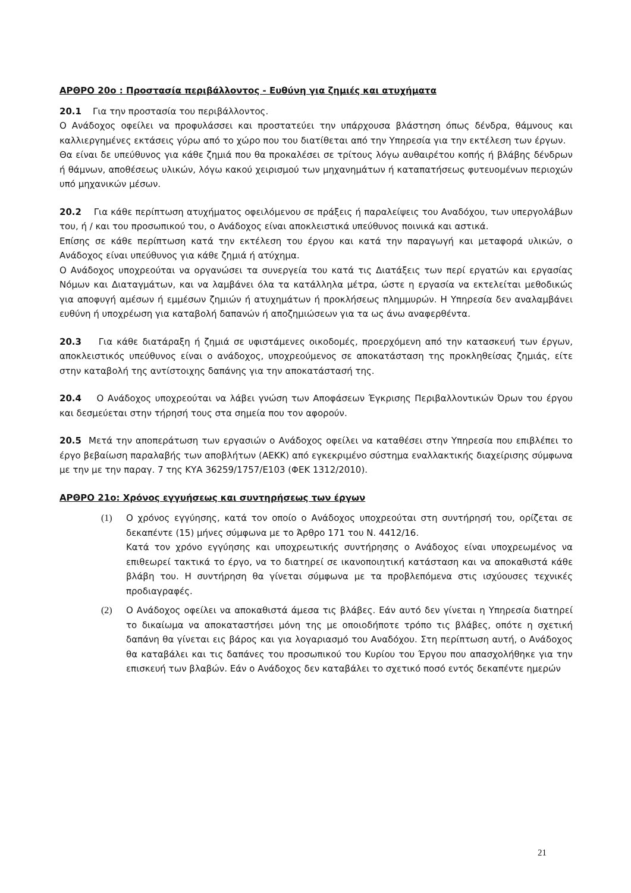ΑΡΘΡΟ 20ο : Προστασία περιβάλλοντος - Ευθύνη για ζημιές και ατυχήματα
20.1 Για την προστασία του περιβάλλοντος.
Ο Ανάδοχος οφείλει να προφυλάσσει και προστατεύει την υπάρχουσα βλάστηση όπως δένδρα, θάμνους και καλλιεργημένες εκτάσεις γύρω από το χώρο που του διατίθεται από την Υπηρεσία για την εκτέλεση των έργων.
Θα είναι δε υπεύθυνος για κάθε ζημιά που θα προκαλέσει σε τρίτους λόγω αυθαιρέτου κοπής ή βλάβης δένδρων ή θάμνων, αποθέσεως υλικών, λόγω κακού χειρισμού των μηχανημάτων ή καταπατήσεως φυτευομένων περιοχών υπό μηχανικών μέσων.
20.2 Για κάθε περίπτωση ατυχήματος οφειλόμενου σε πράξεις ή παραλείψεις του Αναδόχου, των υπεργολάβων του, ή / και του προσωπικού του, ο Ανάδοχος είναι αποκλειστικά υπεύθυνος ποινικά και αστικά.
Επίσης σε κάθε περίπτωση κατά την εκτέλεση του έργου και κατά την παραγωγή και μεταφορά υλικών, ο Ανάδοχος είναι υπεύθυνος για κάθε ζημιά ή ατύχημα.
Ο Ανάδοχος υποχρεούται να οργανώσει τα συνεργεία του κατά τις Διατάξεις των περί εργατών και εργασίας Νόμων και Διαταγμάτων, και να λαμβάνει όλα τα κατάλληλα μέτρα, ώστε η εργασία να εκτελείται μεθοδικώς για αποφυγή αμέσων ή εμμέσων ζημιών ή ατυχημάτων ή προκλήσεως πλημμυρών. Η Υπηρεσία δεν αναλαμβάνει ευθύνη ή υποχρέωση για καταβολή δαπανών ή αποζημιώσεων για τα ως άνω αναφερθέντα.
20.3 Για κάθε διατάραξη ή ζημιά σε υφιστάμενες οικοδομές, προερχόμενη από την κατασκευή των έργων, αποκλειστικός υπεύθυνος είναι ο ανάδοχος, υποχρεούμενος σε αποκατάσταση της προκληθείσας ζημιάς, είτε στην καταβολή της αντίστοιχης δαπάνης για την αποκατάστασή της.
20.4 Ο Ανάδοχος υποχρεούται να λάβει γνώση των Αποφάσεων Έγκρισης Περιβαλλοντικών Όρων του έργου και δεσμεύεται στην τήρησή τους στα σημεία που τον αφορούν.
20.5 Μετά την αποπεράτωση των εργασιών ο Ανάδοχος οφείλει να καταθέσει στην Υπηρεσία που επιβλέπει το έργο βεβαίωση παραλαβής των αποβλήτων (ΑΕΚΚ) από εγκεκριμένο σύστημα εναλλακτικής διαχείρισης σύμφωνα με την με την παραγ. 7 της ΚΥΑ 36259/1757/Ε103 (ΦΕΚ 1312/2010).
ΑΡΘΡΟ 21ο: Χρόνος εγγυήσεως και συντηρήσεως των έργων
(1) Ο χρόνος εγγύησης, κατά τον οποίο ο Ανάδοχος υποχρεούται στη συντήρησή του, ορίζεται σε δεκαπέντε (15) μήνες σύμφωνα με το Άρθρο 171 του Ν. 4412/16.
Κατά τον χρόνο εγγύησης και υποχρεωτικής συντήρησης ο Ανάδοχος είναι υποχρεωμένος να επιθεωρεί τακτικά το έργο, να το διατηρεί σε ικανοποιητική κατάσταση και να αποκαθιστά κάθε βλάβη του. Η συντήρηση θα γίνεται σύμφωνα με τα προβλεπόμενα στις ισχύουσες τεχνικές προδιαγραφές.
(2) Ο Ανάδοχος οφείλει να αποκαθιστά άμεσα τις βλάβες. Εάν αυτό δεν γίνεται η Υπηρεσία διατηρεί το δικαίωμα να αποκαταστήσει μόνη της με οποιοδήποτε τρόπο τις βλάβες, οπότε η σχετική δαπάνη θα γίνεται εις βάρος και για λογαριασμό του Αναδόχου. Στη περίπτωση αυτή, ο Ανάδοχος θα καταβάλει και τις δαπάνες του προσωπικού του Κυρίου του Έργου που απασχολήθηκε για την επισκευή των βλαβών. Εάν ο Ανάδοχος δεν καταβάλει το σχετικό ποσό εντός δεκαπέντε ημερών
21